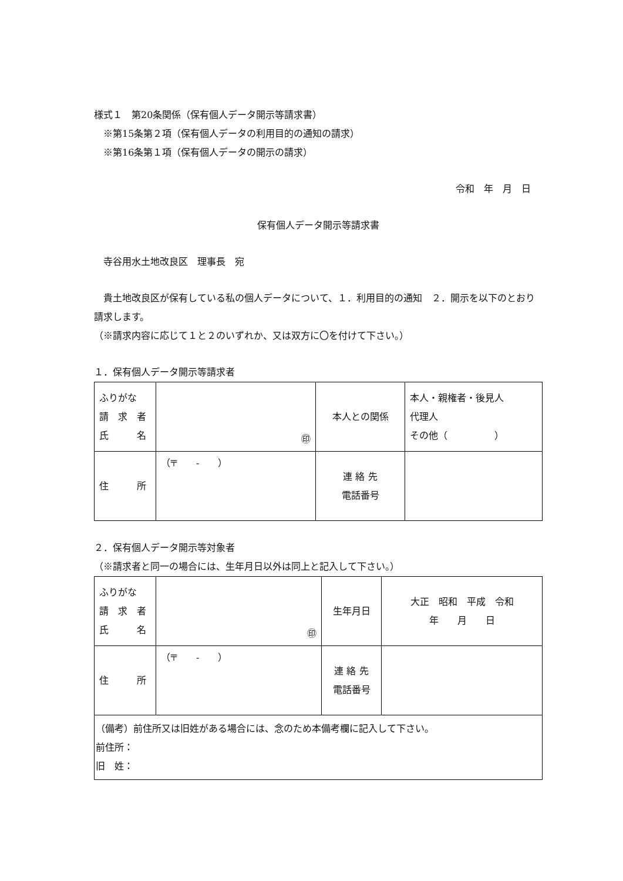様式１　第20条関係（保有個人データ開示等請求書）
　※第15条第２項（保有個人データの利用目的の通知の請求）
　※第16条第１項（保有個人データの開示の請求）
令和　年　月　日
保有個人データ開示等請求書
　寺谷用水土地改良区　理事長　宛
　貴土地改良区が保有している私の個人データについて、１．利用目的の通知　２．開示を以下のとおり請求します。
（※請求内容に応じて１と２のいずれか、又は双方に〇を付けて下さい。）
１．保有個人データ開示等請求者
| ふりがな 請 求 者 氏 名 | ㊞ | 本人との関係 | 本人・親権者・後見人 代理人 その他（ ） |
| 住 所 | （〒 - ） | 連 絡 先 電話番号 | |
２．保有個人データ開示等対象者
（※請求者と同一の場合には、生年月日以外は同上と記入して下さい。）
| ふりがな 請 求 者 氏 名 | ㊞ | 生年月日 | 大正 昭和 平成 令和 年 月 日 |
| 住 所 | （〒 - ） | 連 絡 先 電話番号 | |
| （備考）前住所又は旧姓がある場合には、念のため本備考欄に記入して下さい。 前住所： 旧 姓： | | | |